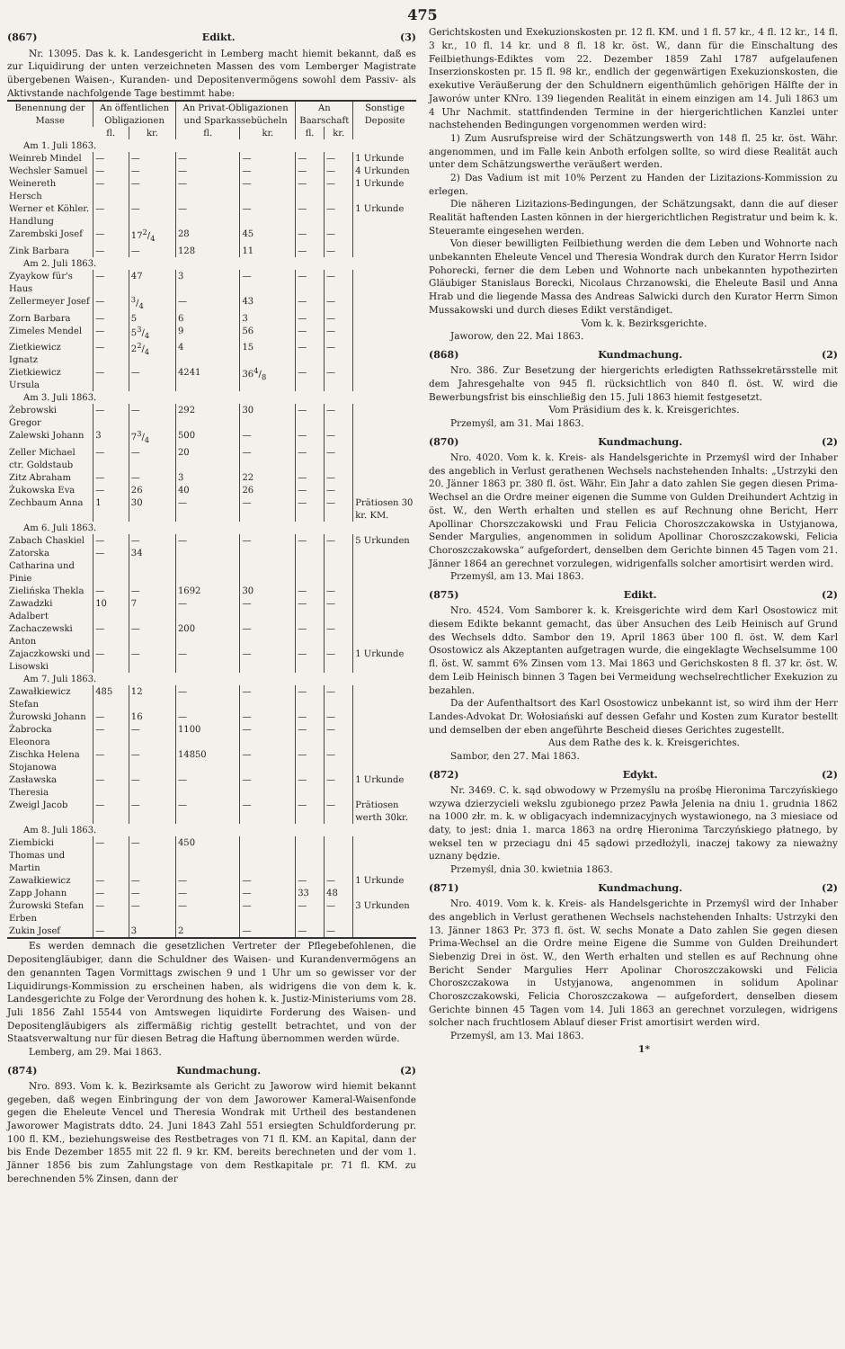475
(867) Edikt. (3)
Nr. 13095. Das k. k. Landesgericht in Lemberg macht hiemit bekannt, daß es zur Liquidirung der unten verzeichneten Massen des vom Lemberger Magistrate übergebenen Waisen-, Kuranden- und Depositenvermögens sowohl dem Passiv- als Aktivstande nachfolgende Tage bestimmt habe:
| Benennung der Masse | An öffentlichen Obligazionen | | An Privat-Obligazionen und Sparkassebücheln | | An Baarschaft | | Sonstige Depositе |
| --- | --- | --- | --- | --- | --- | --- | --- |
| | fl. | kr. | fl. | kr. | fl. | kr. | |
| Am 1. Juli 1863. | | | | | | | |
| Weinreb Mindel | — | — | — | — | — | — | 1 Urkunde |
| Wechsler Samuel | — | — | — | — | — | — | 4 Urkunden |
| Weinereth Hersch | — | — | — | — | — | — | 1 Urkunde |
| Werner et Köhler. Handlung | — | — | — | — | — | — | 1 Urkunde |
| Zarembski Josef | — | 172/4 | 28 | 45 | — | — | |
| Zink Barbara | — | — | 128 | 11 | — | — | |
| Am 2. Juli 1863. | | | | | | | |
| Zyaykow für's Haus | — | 47 | 3 | — | — | — | |
| Zellermeyer Josef | — | 3/4 | — | 43 | — | — | |
| Zorn Barbara | — | 5 | 6 | 3 | — | — | |
| Zimeles Mendel | — | 53/4 | 9 | 56 | — | — | |
| Zietkiewicz Ignatz | — | 22/4 | 4 | 15 | — | — | |
| Zietkiewicz Ursula | — | — | 4241 | 364/8 | — | — | |
| Am 3. Juli 1863. | | | | | | | |
| Żebrowski Gregor | — | — | 292 | 30 | — | — | |
| Zalewski Johann | 3 | 73/4 | 500 | — | — | — | |
| Zeller Michael ctr. Goldstaub | — | — | 20 | — | — | — | |
| Zitz Abraham | — | — | 3 | 22 | — | — | |
| Żukowska Eva | — | 26 | 40 | 26 | — | — | |
| Zechbaum Anna | 1 | 30 | — | — | — | — | Prätiosen 30 kr. KM. |
| Am 6. Juli 1863. | | | | | | | |
| Zabach Chaskiel | — | — | — | — | — | — | 5 Urkunden |
| Zatorska Catharina und Pinie | — | 34 | | | | | |
| Zielińska Thekla | — | — | 1692 | 30 | — | — | |
| Zawadzki Adalbert | 10 | 7 | — | — | — | — | |
| Zachaczewski Anton | — | — | 200 | — | — | — | |
| Zajaczkowski und Lisowski | — | — | — | — | — | — | 1 Urkunde |
| Am 7. Juli 1863. | | | | | | | |
| Zawałkiewicz Stefan | 485 | 12 | — | — | — | — | |
| Żurowski Johann | — | 16 | — | — | — | — | |
| Żabrocka Eleonora | — | — | 1100 | — | — | — | |
| Zischka Helena Stojanowa | — | — | 14850 | — | — | — | |
| Zasławska Theresia | — | — | — | — | — | — | 1 Urkunde |
| Zweigl Jacob | — | — | — | — | — | — | Prätiosen werth 30kr. |
| Am 8. Juli 1863. | | | | | | | |
| Ziembicki Thomas und Martin | — | — | 450 | | | | |
| Zawałkiewicz | — | — | — | — | — | — | 1 Urkunde |
| Zapp Johann | — | — | — | — | 33 | 48 | |
| Żurowski Stefan Erben | — | — | — | — | — | — | 3 Urkunden |
| Zukin Josef | — | 3 | 2 | — | — | — | |
Es werden demnach die gesetzlichen Vertreter der Pflegebefohlenen, die Depositengläubiger, dann die Schuldner des Waisen- und Kurandenvermögens an den genannten Tagen Vormittags zwischen 9 und 1 Uhr um so gewisser vor der Liquidirungs-Kommission zu erscheinen haben, als widrigens die von dem k. k. Landesgerichte zu Folge der Verordnung des hohen k. k. Justiz-Ministeriums vom 28. Juli 1856 Zahl 15544 von Amtswegen liquidirte Forderung des Waisen- und Depositengläubigers als ziffermäßig richtig gestellt betrachtet, und von der Staatsverwaltung nur für diesen Betrag die Haftung übernommen werden würde.
Lemberg, am 29. Mai 1863.
(874) Kundmachung. (2)
Nro. 893. Vom k. k. Bezirksamte als Gericht zu Jaworow wird hiemit bekannt gegeben, daß wegen Einbringung der von dem Jaworower Kameral-Waisenfonde gegen die Eheleute Vencel und Theresia Wondrak mit Urtheil des bestandenen Jaworower Magistrats ddto. 24. Juni 1843 Zahl 551 ersiegten Schuldforderung pr. 100 fl. KM., beziehungsweise des Restbetrages von 71 fl. KM. an Kapital, dann der bis Ende Dezember 1855 mit 22 fl. 9 kr. KM. bereits berechneten und der vom 1. Jänner 1856 bis zum Zahlungstage von dem Restkapitale pr. 71 fl. KM. zu berechnenden 5% Zinsen, dann der
Gerichtskosten und Exekuzionskosten pr. 12 fl. KM. und 1 fl. 57 kr., 4 fl. 12 kr., 14 fl. 3 kr., 10 fl. 14 kr. und 8 fl. 18 kr. öst. W., dann für die Einschaltung des Feilbiethungs-Ediktes vom 22. Dezember 1859 Zahl 1787 aufgelaufenen Inserzionskosten pr. 15 fl. 98 kr., endlich der gegenwärtigen Exekuzionskosten, die exekutive Veräußerung der den Schuldnern eigenthümlich gehörigen Hälfte der in Jaworów unter KNro. 139 liegenden Realität in einem einzigen am 14. Juli 1863 um 4 Uhr Nachmit. stattfindenden Termine in der hiergerichtlichen Kanzlei unter nachstehenden Bedingungen vorgenommen werden wird:
1) Zum Ausrufspreise wird der Schätzungswerth von 148 fl. 25 kr. öst. Währ. angenommen, und im Falle kein Anboth erfolgen sollte, so wird diese Realität auch unter dem Schätzungswerthe veräußert werden.
2) Das Vadium ist mit 10% Perzent zu Handen der Lizitazions-Kommission zu erlegen.
Die näheren Lizitazions-Bedingungen, der Schätzungsakt, dann die auf dieser Realität haftenden Lasten können in der hiergerichtlichen Registratur und beim k. k. Steueramte eingesehen werden.
Von dieser bewilligten Feilbiethung werden die dem Leben und Wohnorte nach unbekannten Eheleute Vencel und Theresia Wondrak durch den Kurator Herrn Isidor Pohorecki, ferner die dem Leben und Wohnorte nach unbekannten hypothezirten Gläubiger Stanislaus Borecki, Nicolaus Chrzanowski, die Eheleute Basil und Anna Hrab und die liegende Massa des Andreas Salwicki durch den Kurator Herrn Simon Mussakowski und durch dieses Edikt verständiget.
Vom k. k. Bezirksgerichte.
Jaworow, den 22. Mai 1863.
(868) Kundmachung. (2)
Nro. 386. Zur Besetzung der hiergerichts erledigten Rathssekretärsstelle mit dem Jahresgehalte von 945 fl. rücksichtlich von 840 fl. öst. W. wird die Bewerbungsfrist bis einschließig den 15. Juli 1863 hiemit festgesetzt.
Vom Präsidium des k. k. Kreisgerichtes.
Przemyśl, am 31. Mai 1863.
(870) Kundmachung. (2)
Nro. 4020. Vom k. k. Kreis- als Handelsgerichte in Przemyśl wird der Inhaber des angeblich in Verlust gerathenen Wechsels nachstehenden Inhalts: „Ustrzyki den 20. Jänner 1863 pr. 380 fl. öst. Währ. Ein Jahr a dato zahlen Sie gegen diesen Prima-Wechsel an die Ordre meiner eigenen die Summe von Gulden Dreihundert Achtzig in öst. W., den Werth erhalten und stellen es auf Rechnung ohne Bericht, Herr Apollinar Chorszczakowski und Frau Felicia Choroszczakowska in Ustyjanowa, Sender Margulies, angenommen in solidum Apollinar Choroszczakowski, Felicia Choroszczakowska“ aufgefordert, denselben dem Gerichte binnen 45 Tagen vom 21. Jänner 1864 an gerechnet vorzulegen, widrigenfalls solcher amortisirt werden wird.
Przemyśl, am 13. Mai 1863.
(875) Edikt. (2)
Nro. 4524. Vom Samborer k. k. Kreisgerichte wird dem Karl Osostowicz mit diesem Edikte bekannt gemacht, das über Ansuchen des Leib Heinisch auf Grund des Wechsels ddto. Sambor den 19. April 1863 über 100 fl. öst. W. dem Karl Osostowicz als Akzeptanten aufgetragen wurde, die eingeklagte Wechselsumme 100 fl. öst. W. sammt 6% Zinsen vom 13. Mai 1863 und Gerichskosten 8 fl. 37 kr. öst. W. dem Leib Heinisch binnen 3 Tagen bei Vermeidung wechselrechtlicher Exekuzion zu bezahlen.
Da der Aufenthaltsort des Karl Osostowicz unbekannt ist, so wird ihm der Herr Landes-Advokat Dr. Wołosiański auf dessen Gefahr und Kosten zum Kurator bestellt und demselben der eben angeführte Bescheid dieses Gerichtes zugestellt.
Aus dem Rathe des k. k. Kreisgerichtes.
Sambor, den 27. Mai 1863.
(872) Edykt. (2)
Nr. 3469. C. k. sąd obwodowy w Przemyślu na prośbę Hieronima Tarczyńskiego wzywa dzierzycieli wekslu zgubionego przez Pawła Jelenia na dniu 1. grudnia 1862 na 1000 złr. m. k. w obligacyach indemnizacyjnych wystawionego, na 3 miesiace od daty, to jest: dnia 1. marca 1863 na ordrę Hieronima Tarczyńskiego płatnego, by weksel ten w przeciagu dni 45 sądowi przedłożyli, inaczej takowy za nieważny uznany będzie.
Przemyśl, dnia 30. kwietnia 1863.
(871) Kundmachung. (2)
Nro. 4019. Vom k. k. Kreis- als Handelsgerichte in Przemyśl wird der Inhaber des angeblich in Verlust gerathenen Wechsels nachstehenden Inhalts: Ustrzyki den 13. Jänner 1863 Pr. 373 fl. öst. W. sechs Monate a Dato zahlen Sie gegen diesen Prima-Wechsel an die Ordre meine Eigene die Summe von Gulden Dreihundert Siebenzig Drei in öst. W., den Werth erhalten und stellen es auf Rechnung ohne Bericht Sender Margulies Herr Apolinar Choroszczakowski und Felicia Choroszczakowa in Ustyjanowa, angenommen in solidum Apolinar Choroszczakowski, Felicia Choroszczakowa — aufgefordert, denselben diesem Gerichte binnen 45 Tagen vom 14. Juli 1863 an gerechnet vorzulegen, widrigens solcher nach fruchtlosem Ablauf dieser Frist amortisirt werden wird.
Przemyśl, am 13. Mai 1863.
1*